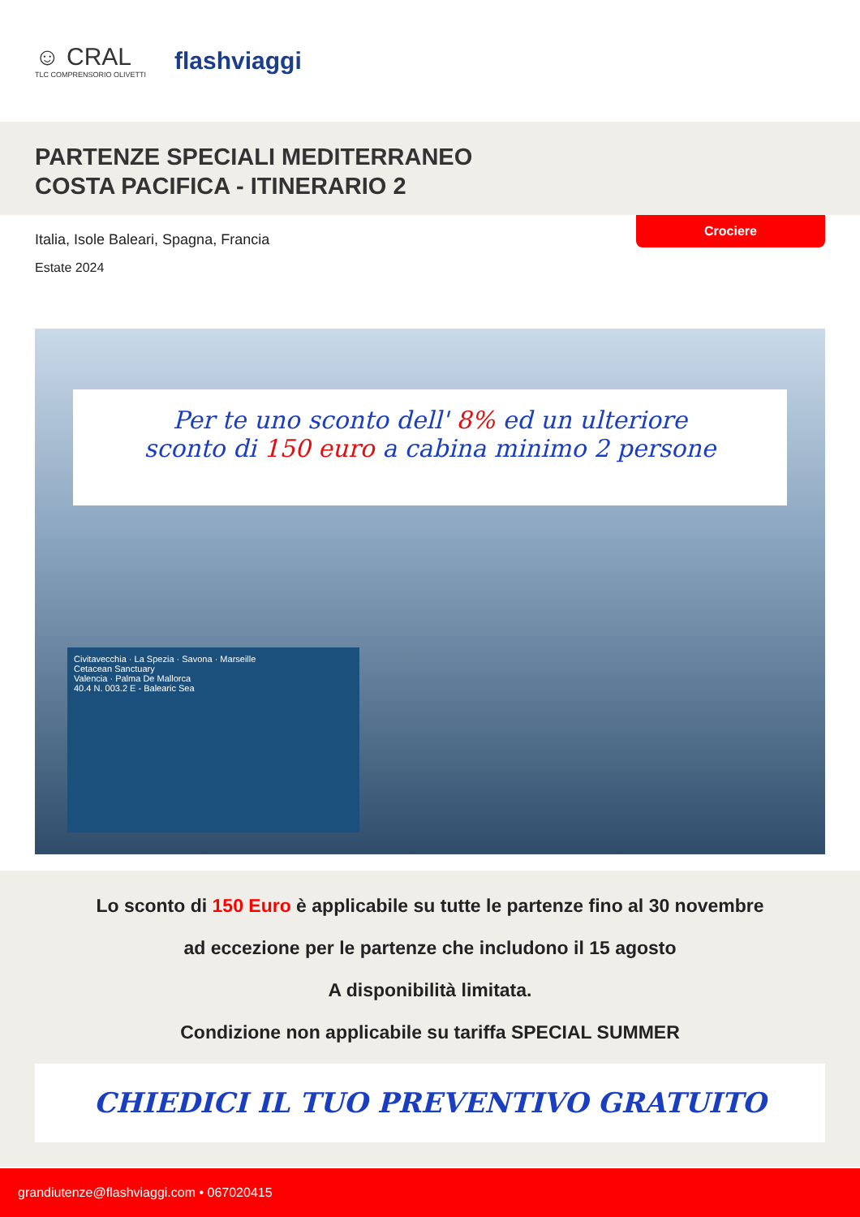☺ CRAL
TLC COMPRENSORIO OLIVETTI
flashviaggi
PARTENZE SPECIALI MEDITERRANEO
COSTA PACIFICA - ITINERARIO 2
Crociere
Italia, Isole Baleari, Spagna, Francia
Estate 2024
Per te uno sconto dell' 8% ed un ulteriore
sconto di 150 euro a cabina minimo 2 persone
Civitavecchia · La Spezia · Savona · Marseille
Cetacean Sanctuary
Valencia · Palma De Mallorca
40.4 N. 003.2 E - Balearic Sea
Lo sconto di 150 Euro è applicabile su tutte le partenze fino al 30 novembre
ad eccezione per le partenze che includono il 15 agosto
A disponibilità limitata.
Condizione non applicabile su tariffa SPECIAL SUMMER
CHIEDICI IL TUO PREVENTIVO GRATUITO
grandiutenze@flashviaggi.com • 067020415